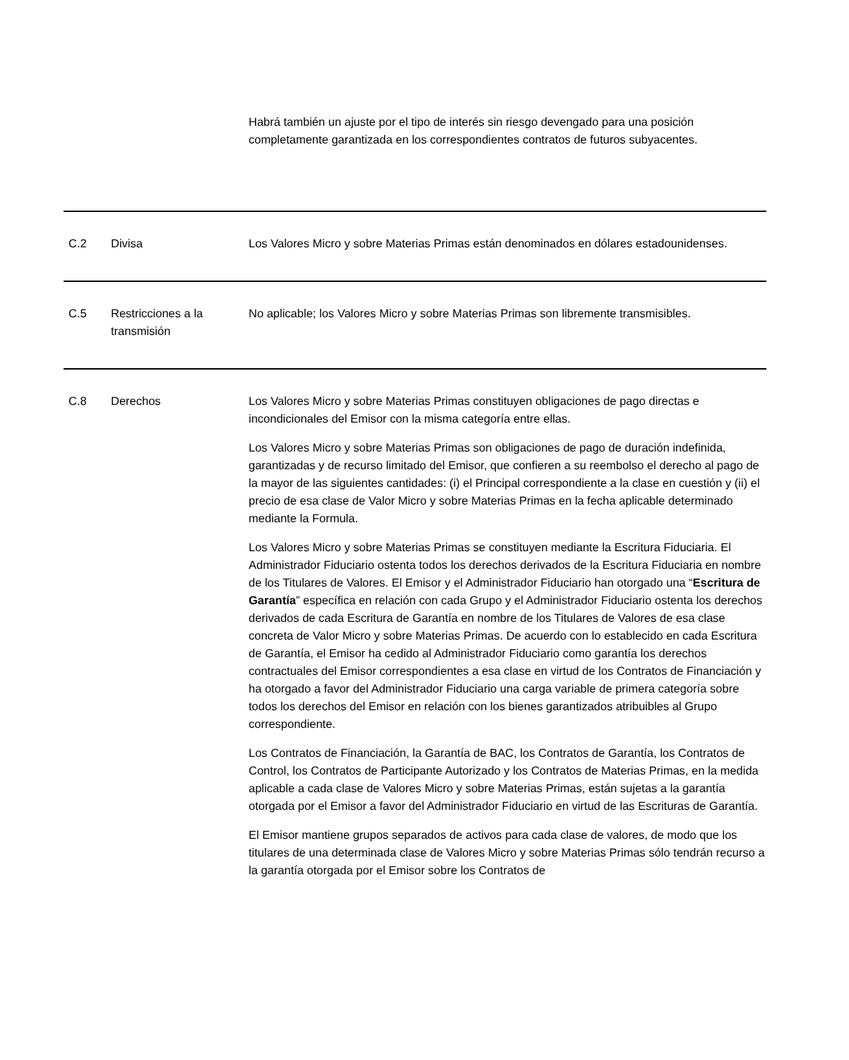| | | Habrá también un ajuste por el tipo de interés sin riesgo devengado para una posición completamente garantizada en los correspondientes contratos de futuros subyacentes. |
| C.2 | Divisa | Los Valores Micro y sobre Materias Primas están denominados en dólares estadounidenses. |
| C.5 | Restricciones a la transmisión | No aplicable; los Valores Micro y sobre Materias Primas son libremente transmisibles. |
| C.8 | Derechos | Los Valores Micro y sobre Materias Primas constituyen obligaciones de pago directas e incondicionales del Emisor con la misma categoría entre ellas. Los Valores Micro y sobre Materias Primas son obligaciones de pago de duración indefinida, garantizadas y de recurso limitado del Emisor, que confieren a su reembolso el derecho al pago de la mayor de las siguientes cantidades: (i) el Principal correspondiente a la clase en cuestión y (ii) el precio de esa clase de Valor Micro y sobre Materias Primas en la fecha aplicable determinado mediante la Formula. Los Valores Micro y sobre Materias Primas se constituyen mediante la Escritura Fiduciaria. El Administrador Fiduciario ostenta todos los derechos derivados de la Escritura Fiduciaria en nombre de los Titulares de Valores. El Emisor y el Administrador Fiduciario han otorgado una “ Escritura de Garantía ” específica en relación con cada Grupo y el Administrador Fiduciario ostenta los derechos derivados de cada Escritura de Garantía en nombre de los Titulares de Valores de esa clase concreta de Valor Micro y sobre Materias Primas. De acuerdo con lo establecido en cada Escritura de Garantía, el Emisor ha cedido al Administrador Fiduciario como garantía los derechos contractuales del Emisor correspondientes a esa clase en virtud de los Contratos de Financiación y ha otorgado a favor del Administrador Fiduciario una carga variable de primera categoría sobre todos los derechos del Emisor en relación con los bienes garantizados atribuibles al Grupo correspondiente. Los Contratos de Financiación, la Garantía de BAC, los Contratos de Garantía, los Contratos de Control, los Contratos de Participante Autorizado y los Contratos de Materias Primas, en la medida aplicable a cada clase de Valores Micro y sobre Materias Primas, están sujetas a la garantía otorgada por el Emisor a favor del Administrador Fiduciario en virtud de las Escrituras de Garantía. El Emisor mantiene grupos separados de activos para cada clase de valores, de modo que los titulares de una determinada clase de Valores Micro y sobre Materias Primas sólo tendrán recurso a la garantía otorgada por el Emisor sobre los Contratos de |